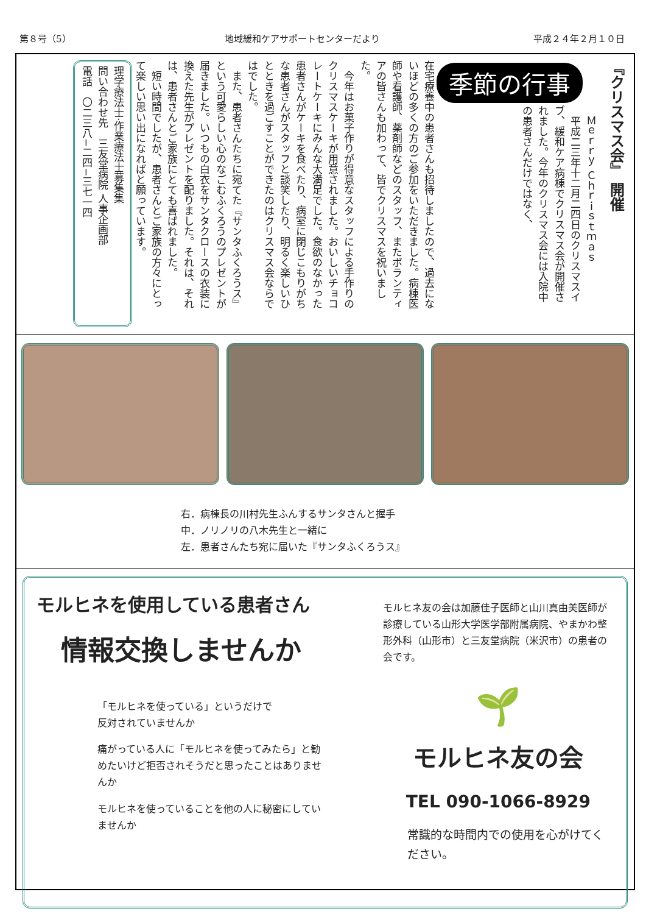第８号（5） 地域緩和ケアサポートセンターだより 平成２４年２月１０日
『クリスマス会』 開催
Ｍｅｒｒｙ Ｃｈｒｉｓｔｍａｓ
季節の行事
　平成二三年十二月二四日のクリスマスイブ、緩和ケア病棟でクリスマス会が開催されました。今年のクリスマス会には入院中の患者さんだけではなく、
在宅療養中の患者さんも招待しましたので、過去にないほどの多くの方のご参加をいただきました。病棟医師や看護師、薬剤師などのスタッフ、またボランティアの皆さんも加わって、皆でクリスマスを祝いました。
　今年はお菓子作りが得意なスタッフによる手作りのクリスマスケーキが用意されました。おいしいチョコレートケーキにみんな大満足でした。食欲のなかった患者さんがケーキを食べたり、病室に閉じこもりがちな患者さんがスタッフと談笑したり、明るく楽しいひとときを過ごすことができたのはクリスマス会ならではでした。
　また、患者さんたちに宛てた『サンタふくろうス』という可愛らしい心のなごむふくろうのプレゼントが届きました。いつもの白衣をサンタクロースの衣装に換えた先生がプレゼントを配りました。それは、それは、患者さんとご家族にとても喜ばれました。
　短い時間でしたが、患者さんとご家族の方々にとって楽しい思い出になればと願っています。
理学療法士·作業療法士募集集
問い合わせ先　三友堂病院 人事企画部
電話　〇二三八−二四−三七一四
右．病棟長の川村先生ふんするサンタさんと握手
中．ノリノリの八木先生と一緒に
左．患者さんたち宛に届いた『サンタふくろうス』
モルヒネを使用している患者さん
情報交換しませんか
「モルヒネを使っている」というだけで
反対されていませんか
痛がっている人に「モルヒネを使ってみたら」と勧めたいけど拒否されそうだと思ったことはありませんか
モルヒネを使っていることを他の人に秘密にしていませんか
モルヒネ友の会は加藤佳子医師と山川真由美医師が診療している山形大学医学部附属病院、やまかわ整形外科（山形市）と三友堂病院（米沢市）の患者の会です。
🌱
モルヒネ友の会
TEL 090-1066-8929
常識的な時間内での使用を心がけてください。